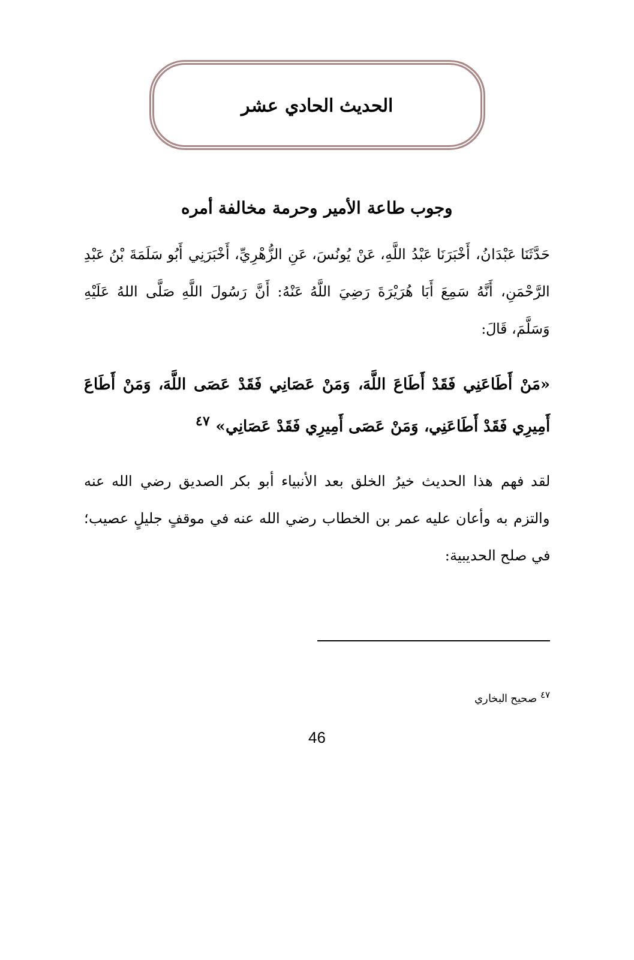الحديث الحادي عشر
وجوب طاعة الأمير وحرمة مخالفة أمره
حَدَّثَنَا عَبْدَانُ، أَخْبَرَنَا عَبْدُ اللَّهِ، عَنْ يُونُسَ، عَنِ الزُّهْرِيِّ، أَخْبَرَنِي أَبُو سَلَمَةَ بْنُ عَبْدِ الرَّحْمَنِ، أَنَّهُ سَمِعَ أَبَا هُرَيْرَةَ رَضِيَ اللَّهُ عَنْهُ: أَنَّ رَسُولَ اللَّهِ صَلَّى اللهُ عَلَيْهِ وَسَلَّمَ، قَالَ:
«مَنْ أَطَاعَنِي فَقَدْ أَطَاعَ اللَّهَ، وَمَنْ عَصَانِي فَقَدْ عَصَى اللَّهَ، وَمَنْ أَطَاعَ أَمِيرِي فَقَدْ أَطَاعَنِي، وَمَنْ عَصَى أَمِيرِي فَقَدْ عَصَانِي» <sup>٤٧</sup>
لقد فهم هذا الحديث خيرُ الخلق بعد الأنبياء أبو بكر الصديق رضي الله عنه والتزم به وأعان عليه عمر بن الخطاب رضي الله عنه في موقفٍ جليلٍ عصيب؛ في صلح الحديبية:
<sup>٤٧</sup> صحيح البخاري
46